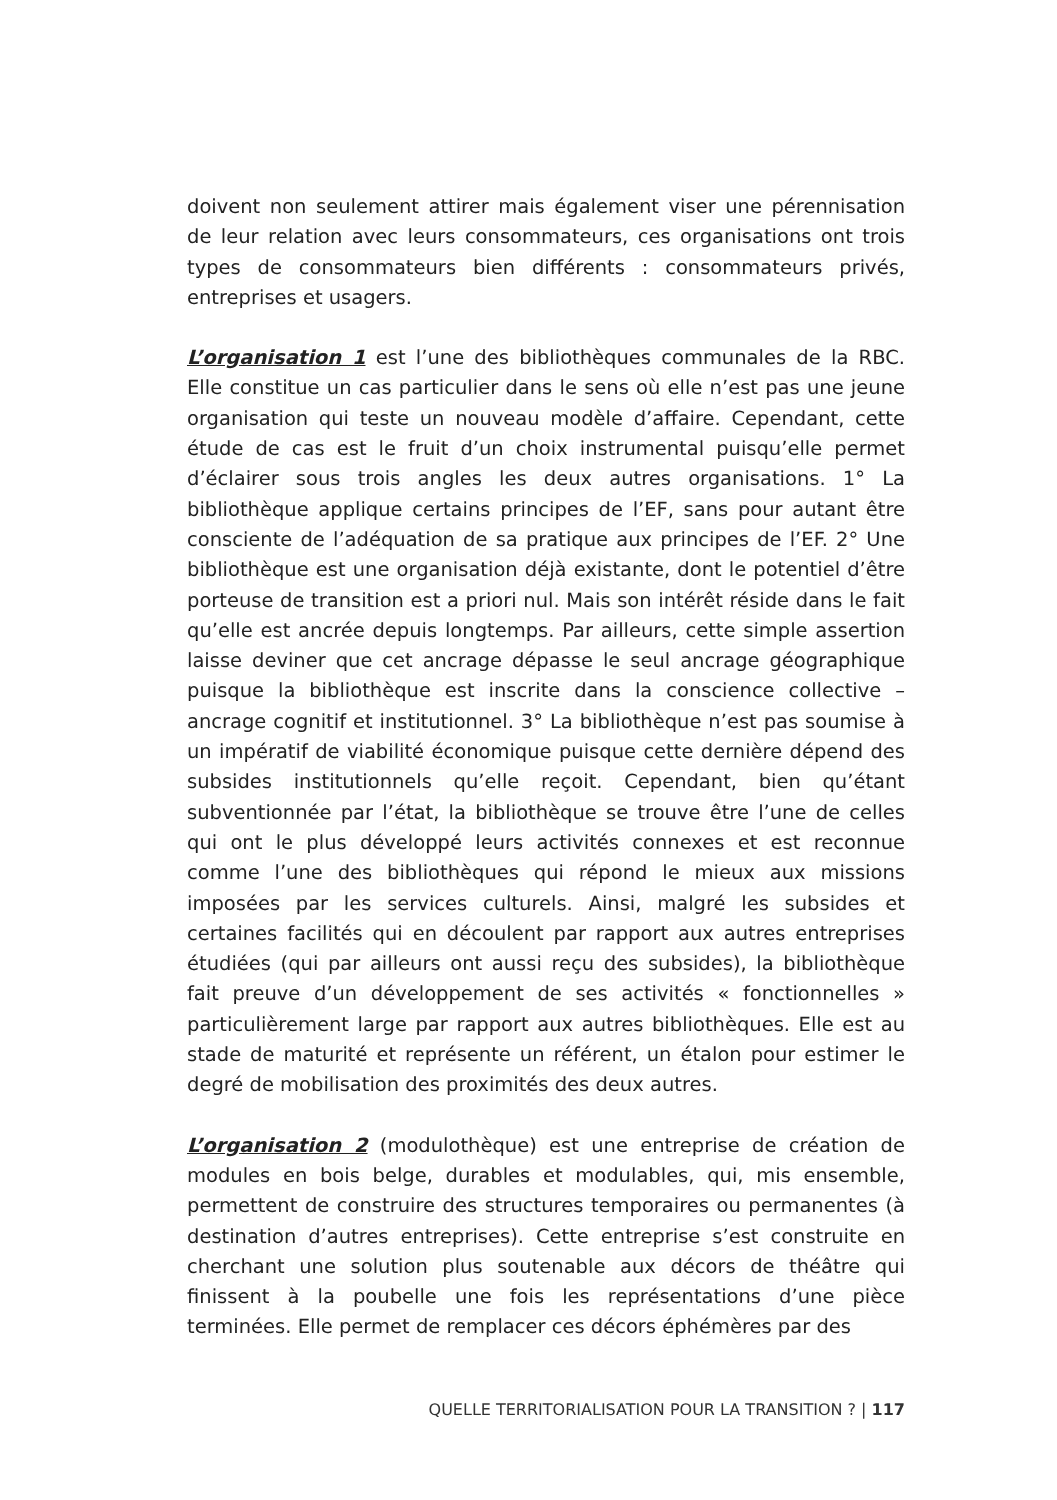doivent non seulement attirer mais également viser une pérennisation de leur relation avec leurs consommateurs, ces organisations ont trois types de consommateurs bien différents : consommateurs privés, entreprises et usagers.
L’organisation 1 est l’une des bibliothèques communales de la RBC. Elle constitue un cas particulier dans le sens où elle n’est pas une jeune organisation qui teste un nouveau modèle d’affaire. Cependant, cette étude de cas est le fruit d’un choix instrumental puisqu’elle permet d’éclairer sous trois angles les deux autres organisations. 1° La bibliothèque applique certains principes de l’EF, sans pour autant être consciente de l’adéquation de sa pratique aux principes de l’EF. 2° Une bibliothèque est une organisation déjà existante, dont le potentiel d’être porteuse de transition est a priori nul. Mais son intérêt réside dans le fait qu’elle est ancrée depuis longtemps. Par ailleurs, cette simple assertion laisse deviner que cet ancrage dépasse le seul ancrage géographique puisque la bibliothèque est inscrite dans la conscience collective – ancrage cognitif et institutionnel. 3° La bibliothèque n’est pas soumise à un impératif de viabilité économique puisque cette dernière dépend des subsides institutionnels qu’elle reçoit. Cependant, bien qu’étant subventionnée par l’état, la bibliothèque se trouve être l’une de celles qui ont le plus développé leurs activités connexes et est reconnue comme l’une des bibliothèques qui répond le mieux aux missions imposées par les services culturels. Ainsi, malgré les subsides et certaines facilités qui en découlent par rapport aux autres entreprises étudiées (qui par ailleurs ont aussi reçu des subsides), la bibliothèque fait preuve d’un développement de ses activités « fonctionnelles » particulièrement large par rapport aux autres bibliothèques. Elle est au stade de maturité et représente un référent, un étalon pour estimer le degré de mobilisation des proximités des deux autres.
L’organisation 2 (modulothèque) est une entreprise de création de modules en bois belge, durables et modulables, qui, mis ensemble, permettent de construire des structures temporaires ou permanentes (à destination d’autres entreprises). Cette entreprise s’est construite en cherchant une solution plus soutenable aux décors de théâtre qui finissent à la poubelle une fois les représentations d’une pièce terminées. Elle permet de remplacer ces décors éphémères par des
QUELLE TERRITORIALISATION POUR LA TRANSITION ? | 117